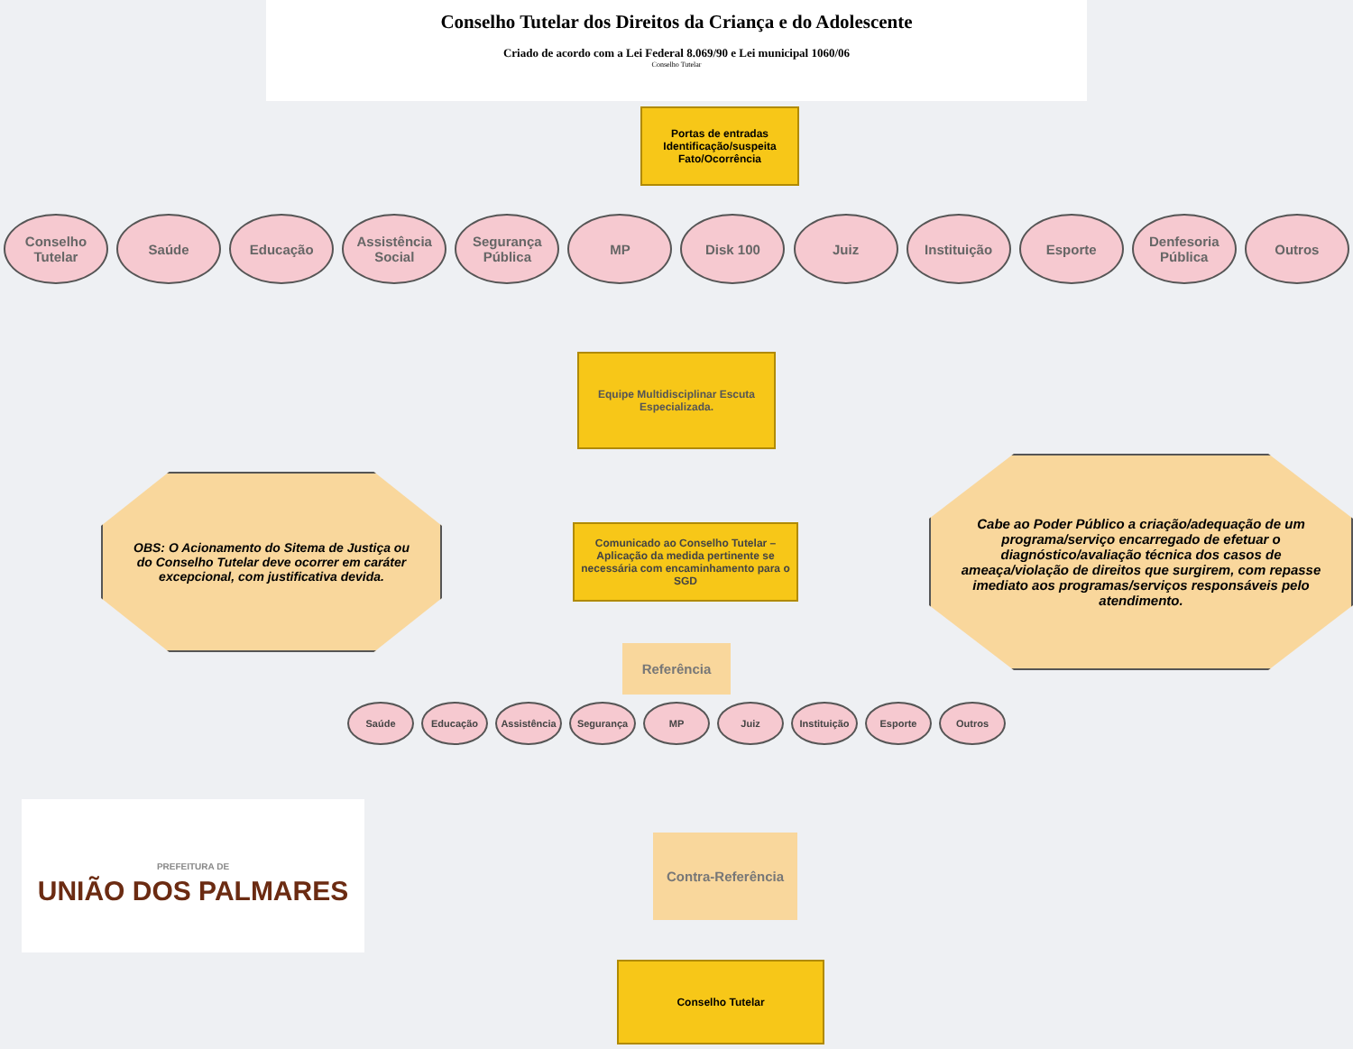Conselho Tutelar dos Direitos da Criança e do Adolescente
Criado de acordo com a Lei Federal 8.069/90 e Lei municipal 1060/06
Conselho Tutelar
Portas de entradas Identificação/suspeita Fato/Ocorrência
Conselho Tutelar
Saúde Educação Assistência Social
Segurança Pública
MP Disk 100 Juiz Instituição Esporte Denfesoria Pública
Outros
Equipe Multidisciplinar Escuta Especializada.
OBS: O Acionamento do Sitema de Justiça ou do Conselho Tutelar deve ocorrer em caráter excepcional, com justificativa devida.
Comunicado ao Conselho Tutelar – Aplicação da medida pertinente se necessária com encaminhamento para o SGD
Cabe ao Poder Público a criação/adequação de um programa/serviço encarregado de efetuar o diagnóstico/avaliação técnica dos casos de ameaça/violação de direitos que surgirem, com repasse imediato aos programas/serviços responsáveis pelo atendimento.
Referência
Saúde Educação Assistência
Segurança MP Juiz Instituição
Esporte Outros
PREFEITURA DE
UNIÃO DOS PALMARES
Contra-Referência
Conselho Tutelar